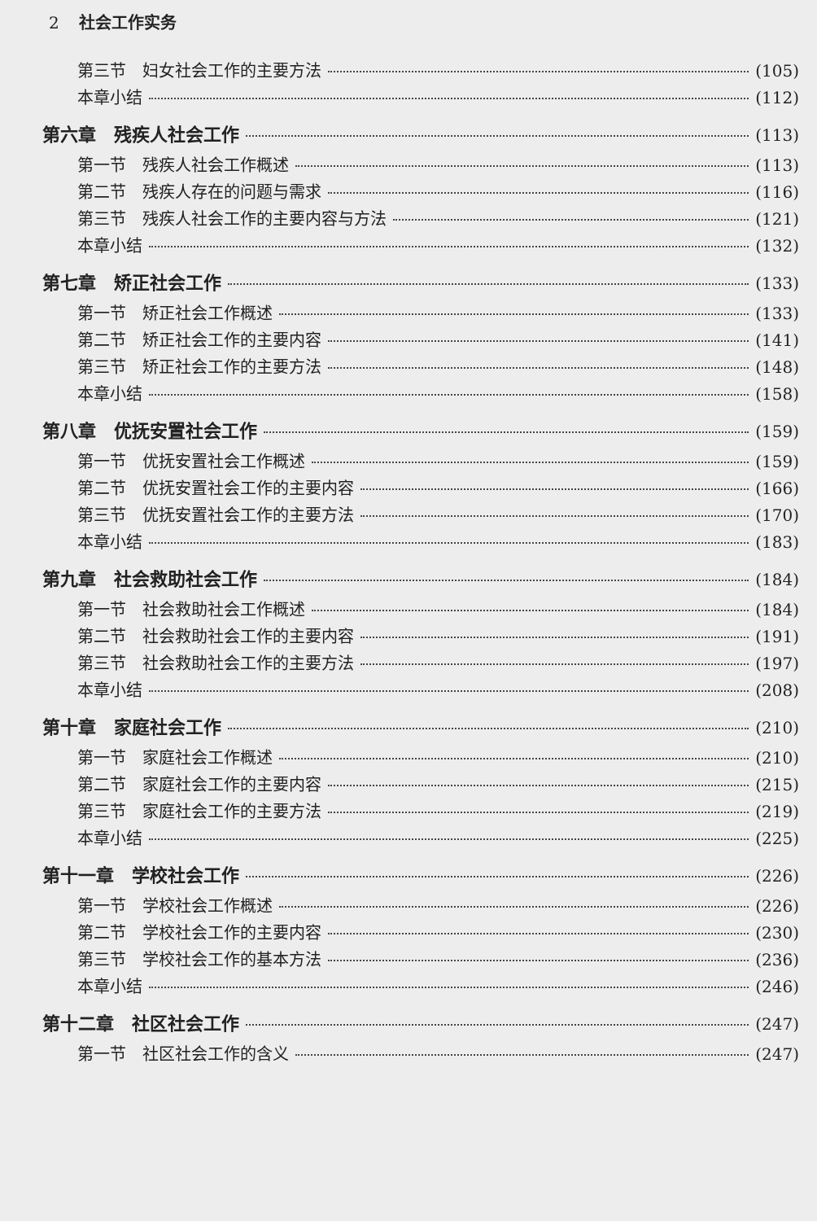2 社会工作实务
第三节　妇女社会工作的主要方法 (105)
本章小结 (112)
第六章　残疾人社会工作 (113)
第一节　残疾人社会工作概述 (113)
第二节　残疾人存在的问题与需求 (116)
第三节　残疾人社会工作的主要内容与方法 (121)
本章小结 (132)
第七章　矫正社会工作 (133)
第一节　矫正社会工作概述 (133)
第二节　矫正社会工作的主要内容 (141)
第三节　矫正社会工作的主要方法 (148)
本章小结 (158)
第八章　优抚安置社会工作 (159)
第一节　优抚安置社会工作概述 (159)
第二节　优抚安置社会工作的主要内容 (166)
第三节　优抚安置社会工作的主要方法 (170)
本章小结 (183)
第九章　社会救助社会工作 (184)
第一节　社会救助社会工作概述 (184)
第二节　社会救助社会工作的主要内容 (191)
第三节　社会救助社会工作的主要方法 (197)
本章小结 (208)
第十章　家庭社会工作 (210)
第一节　家庭社会工作概述 (210)
第二节　家庭社会工作的主要内容 (215)
第三节　家庭社会工作的主要方法 (219)
本章小结 (225)
第十一章　学校社会工作 (226)
第一节　学校社会工作概述 (226)
第二节　学校社会工作的主要内容 (230)
第三节　学校社会工作的基本方法 (236)
本章小结 (246)
第十二章　社区社会工作 (247)
第一节　社区社会工作的含义 (247)